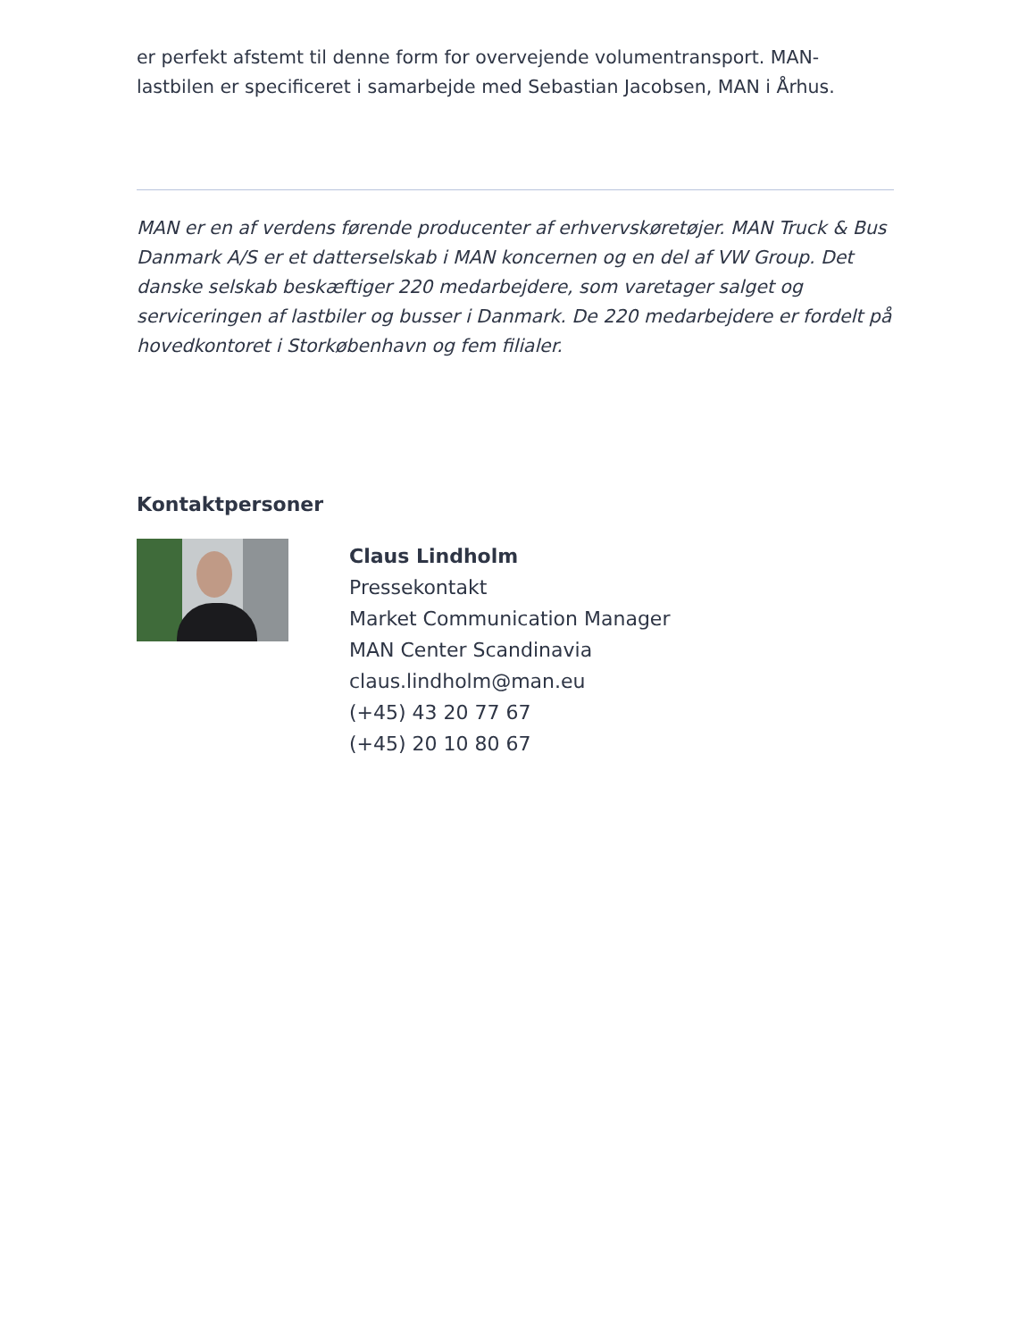er perfekt afstemt til denne form for overvejende volumentransport. MAN-lastbilen er specificeret i samarbejde med Sebastian Jacobsen, MAN i Århus.
MAN er en af verdens førende producenter af erhvervskøretøjer. MAN Truck & Bus Danmark A/S er et datterselskab i MAN koncernen og en del af VW Group. Det danske selskab beskæftiger 220 medarbejdere, som varetager salget og serviceringen af lastbiler og busser i Danmark. De 220 medarbejdere er fordelt på hovedkontoret i Storkøbenhavn og fem filialer.
Kontaktpersoner
Claus Lindholm
Pressekontakt
Market Communication Manager
MAN Center Scandinavia
claus.lindholm@man.eu
(+45) 43 20 77 67
(+45) 20 10 80 67